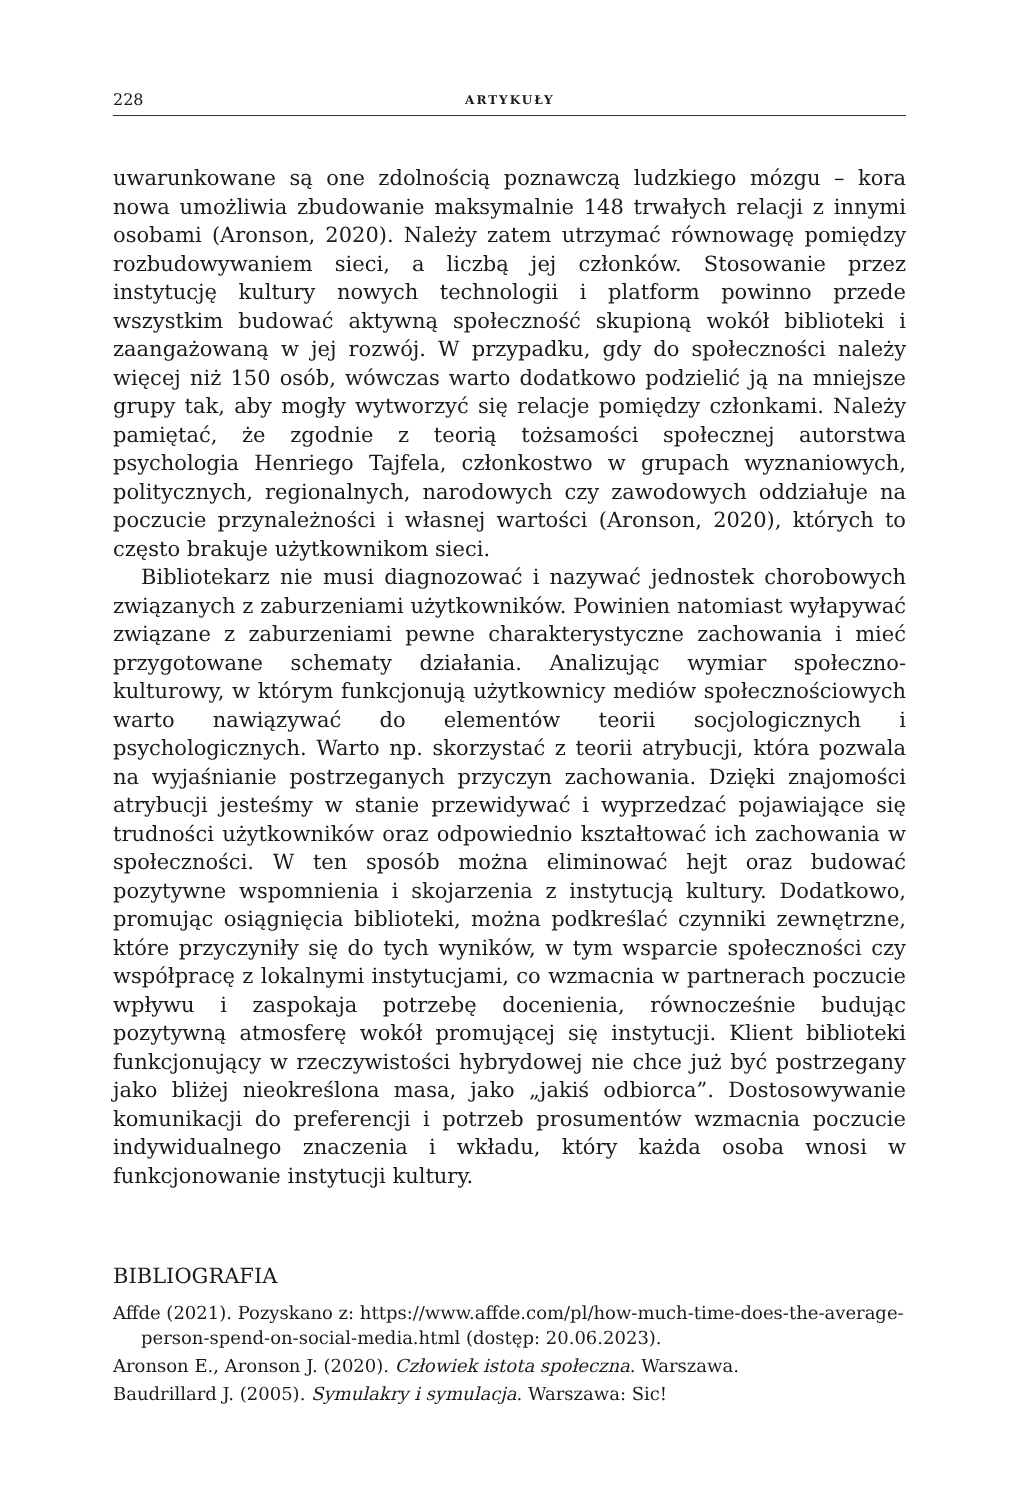228 ARTYKUŁY
uwarunkowane są one zdolnością poznawczą ludzkiego mózgu – kora nowa umożliwia zbudowanie maksymalnie 148 trwałych relacji z innymi osobami (Aronson, 2020). Należy zatem utrzymać równowagę pomiędzy rozbudowywaniem sieci, a liczbą jej członków. Stosowanie przez instytucję kultury nowych technologii i platform powinno przede wszystkim budować aktywną społeczność skupioną wokół biblioteki i zaangażowaną w jej rozwój. W przypadku, gdy do społeczności należy więcej niż 150 osób, wówczas warto dodatkowo podzielić ją na mniejsze grupy tak, aby mogły wytworzyć się relacje pomiędzy członkami. Należy pamiętać, że zgodnie z teorią tożsamości społecznej autorstwa psychologia Henriego Tajfela, członkostwo w grupach wyznaniowych, politycznych, regionalnych, narodowych czy zawodowych oddziałuje na poczucie przynależności i własnej wartości (Aronson, 2020), których to często brakuje użytkownikom sieci.
Bibliotekarz nie musi diagnozować i nazywać jednostek chorobowych związanych z zaburzeniami użytkowników. Powinien natomiast wyłapywać związane z zaburzeniami pewne charakterystyczne zachowania i mieć przygotowane schematy działania. Analizując wymiar społeczno-kulturowy, w którym funkcjonują użytkownicy mediów społecznościowych warto nawiązywać do elementów teorii socjologicznych i psychologicznych. Warto np. skorzystać z teorii atrybucji, która pozwala na wyjaśnianie postrzeganych przyczyn zachowania. Dzięki znajomości atrybucji jesteśmy w stanie przewidywać i wyprzedzać pojawiające się trudności użytkowników oraz odpowiednio kształtować ich zachowania w społeczności. W ten sposób można eliminować hejt oraz budować pozytywne wspomnienia i skojarzenia z instytucją kultury. Dodatkowo, promując osiągnięcia biblioteki, można podkreślać czynniki zewnętrzne, które przyczyniły się do tych wyników, w tym wsparcie społeczności czy współpracę z lokalnymi instytucjami, co wzmacnia w partnerach poczucie wpływu i zaspokaja potrzebę docenienia, równocześnie budując pozytywną atmosferę wokół promującej się instytucji. Klient biblioteki funkcjonujący w rzeczywistości hybrydowej nie chce już być postrzegany jako bliżej nieokreślona masa, jako „jakiś odbiorca”. Dostosowywanie komunikacji do preferencji i potrzeb prosumentów wzmacnia poczucie indywidualnego znaczenia i wkładu, który każda osoba wnosi w funkcjonowanie instytucji kultury.
BIBLIOGRAFIA
Affde (2021). Pozyskano z: https://www.affde.com/pl/how-much-time-does-the-average-person-spend-on-social-media.html (dostęp: 20.06.2023).
Aronson E., Aronson J. (2020). Człowiek istota społeczna. Warszawa.
Baudrillard J. (2005). Symulakry i symulacja. Warszawa: Sic!